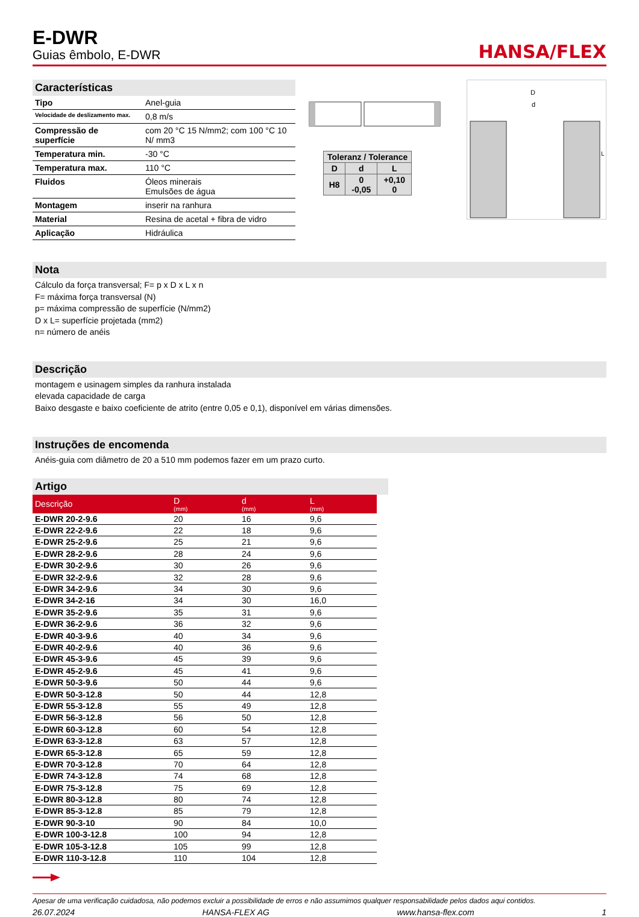E-DWR
Guias êmbolo, E-DWR
HANSA/FLEX
Características
| Tipo | Anel-guia |
| Velocidade de deslizamento max. | 0,8 m/s |
| Compressão de superfície | com 20 °C 15 N/mm2; com 100 °C 10 N/ mm3 |
| Temperatura min. | -30 °C |
| Temperatura max. | 110 °C |
| Fluidos | Óleos minerais Emulsões de água |
| Montagem | inserir na ranhura |
| Material | Resina de acetal + fibra de vidro |
| Aplicação | Hidráulica |
| Toleranz / Tolerance | | |
| D | d | L |
| H8 | 0 -0,05 | +0,10 0 |
D
d
L
Nota
Cálculo da força transversal; F= p x D x L x n
F= máxima força transversal (N)
p= máxima compressão de superfície (N/mm2)
D x L= superfície projetada (mm2)
n= número de anéis
Descrição
montagem e usinagem simples da ranhura instalada
elevada capacidade de carga
Baixo desgaste e baixo coeficiente de atrito (entre 0,05 e 0,1), disponível em várias dimensões.
Instruções de encomenda
Anéis-guia com diâmetro de 20 a 510 mm podemos fazer em um prazo curto.
Artigo
| Descrição | D (mm) | d (mm) | L (mm) |
| --- | --- | --- | --- |
| E-DWR 20-2-9.6 | 20 | 16 | 9,6 |
| E-DWR 22-2-9.6 | 22 | 18 | 9,6 |
| E-DWR 25-2-9.6 | 25 | 21 | 9,6 |
| E-DWR 28-2-9.6 | 28 | 24 | 9,6 |
| E-DWR 30-2-9.6 | 30 | 26 | 9,6 |
| E-DWR 32-2-9.6 | 32 | 28 | 9,6 |
| E-DWR 34-2-9.6 | 34 | 30 | 9,6 |
| E-DWR 34-2-16 | 34 | 30 | 16,0 |
| E-DWR 35-2-9.6 | 35 | 31 | 9,6 |
| E-DWR 36-2-9.6 | 36 | 32 | 9,6 |
| E-DWR 40-3-9.6 | 40 | 34 | 9,6 |
| E-DWR 40-2-9.6 | 40 | 36 | 9,6 |
| E-DWR 45-3-9.6 | 45 | 39 | 9,6 |
| E-DWR 45-2-9.6 | 45 | 41 | 9,6 |
| E-DWR 50-3-9.6 | 50 | 44 | 9,6 |
| E-DWR 50-3-12.8 | 50 | 44 | 12,8 |
| E-DWR 55-3-12.8 | 55 | 49 | 12,8 |
| E-DWR 56-3-12.8 | 56 | 50 | 12,8 |
| E-DWR 60-3-12.8 | 60 | 54 | 12,8 |
| E-DWR 63-3-12.8 | 63 | 57 | 12,8 |
| E-DWR 65-3-12.8 | 65 | 59 | 12,8 |
| E-DWR 70-3-12.8 | 70 | 64 | 12,8 |
| E-DWR 74-3-12.8 | 74 | 68 | 12,8 |
| E-DWR 75-3-12.8 | 75 | 69 | 12,8 |
| E-DWR 80-3-12.8 | 80 | 74 | 12,8 |
| E-DWR 85-3-12.8 | 85 | 79 | 12,8 |
| E-DWR 90-3-10 | 90 | 84 | 10,0 |
| E-DWR 100-3-12.8 | 100 | 94 | 12,8 |
| E-DWR 105-3-12.8 | 105 | 99 | 12,8 |
| E-DWR 110-3-12.8 | 110 | 104 | 12,8 |
Apesar de uma verificação cuidadosa, não podemos excluir a possibilidade de erros e não assumimos qualquer responsabilidade pelos dados aqui contidos.
26.07.2024 HANSA-FLEX AG www.hansa-flex.com 1